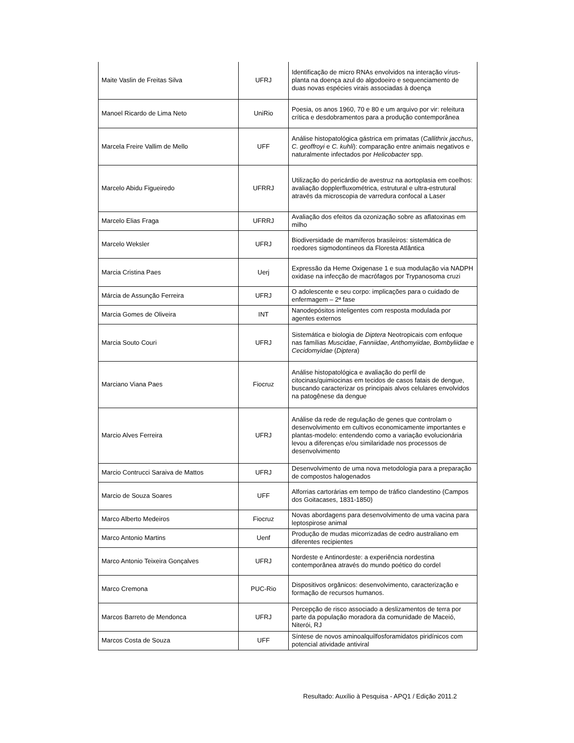| Maite Vaslin de Freitas Silva | UFRJ | Identificação de micro RNAs envolvidos na interação vírus-planta na doença azul do algodoeiro e sequenciamento de duas novas espécies virais associadas à doença |
| Manoel Ricardo de Lima Neto | UniRio | Poesia, os anos 1960, 70 e 80 e um arquivo por vir: releitura crítica e desdobramentos para a produção contemporânea |
| Marcela Freire Vallim de Mello | UFF | Análise histopatológica gástrica em primatas ( Callithrix jacchus , C. geoffroyi e C. kuhli ): comparação entre animais negativos e naturalmente infectados por Helicobacter spp. |
| Marcelo Abidu Figueiredo | UFRRJ | Utilização do pericárdio de avestruz na aortoplasia em coelhos: avaliação dopplerfluxométrica, estrutural e ultra-estrutural através da microscopia de varredura confocal a Laser |
| Marcelo Elias Fraga | UFRRJ | Avaliação dos efeitos da ozonização sobre as aflatoxinas em milho |
| Marcelo Weksler | UFRJ | Biodiversidade de mamíferos brasileiros: sistemática de roedores sigmodontíneos da Floresta Atlântica |
| Marcia Cristina Paes | Uerj | Expressão da Heme Oxigenase 1 e sua modulação via NADPH oxidase na infecção de macrófagos por Trypanosoma cruzi |
| Márcia de Assunção Ferreira | UFRJ | O adolescente e seu corpo: implicações para o cuidado de enfermagem – 2ª fase |
| Marcia Gomes de Oliveira | INT | Nanodepósitos inteligentes com resposta modulada por agentes externos |
| Marcia Souto Couri | UFRJ | Sistemática e biologia de Diptera Neotropicais com enfoque nas famílias Muscidae , Fanniidae , Anthomyiidae, Bombyliidae e Cecidomyidae ( Diptera ) |
| Marciano Viana Paes | Fiocruz | Análise histopatológica e avaliação do perfil de citocinas/quimiocinas em tecidos de casos fatais de dengue, buscando caracterizar os principais alvos celulares envolvidos na patogênese da dengue |
| Marcio Alves Ferreira | UFRJ | Análise da rede de regulação de genes que controlam o desenvolvimento em cultivos economicamente importantes e plantas-modelo: entendendo como a variação evolucionária levou a diferenças e/ou similaridade nos processos de desenvolvimento |
| Marcio Contrucci Saraiva de Mattos | UFRJ | Desenvolvimento de uma nova metodologia para a preparação de compostos halogenados |
| Marcio de Souza Soares | UFF | Alforrias cartorárias em tempo de tráfico clandestino (Campos dos Goitacases, 1831-1850) |
| Marco Alberto Medeiros | Fiocruz | Novas abordagens para desenvolvimento de uma vacina para leptospirose animal |
| Marco Antonio Martins | Uenf | Produção de mudas micorrizadas de cedro australiano em diferentes recipientes |
| Marco Antonio Teixeira Gonçalves | UFRJ | Nordeste e Antinordeste: a experiência nordestina contemporânea através do mundo poético do cordel |
| Marco Cremona | PUC-Rio | Dispositivos orgânicos: desenvolvimento, caracterização e formação de recursos humanos. |
| Marcos Barreto de Mendonca | UFRJ | Percepção de risco associado a deslizamentos de terra por parte da população moradora da comunidade de Maceió, Niterói, RJ |
| Marcos Costa de Souza | UFF | Síntese de novos aminoalquilfosforamidatos piridínicos com potencial atividade antiviral |
Resultado: Auxílio à Pesquisa - APQ1 / Edição 2011.2